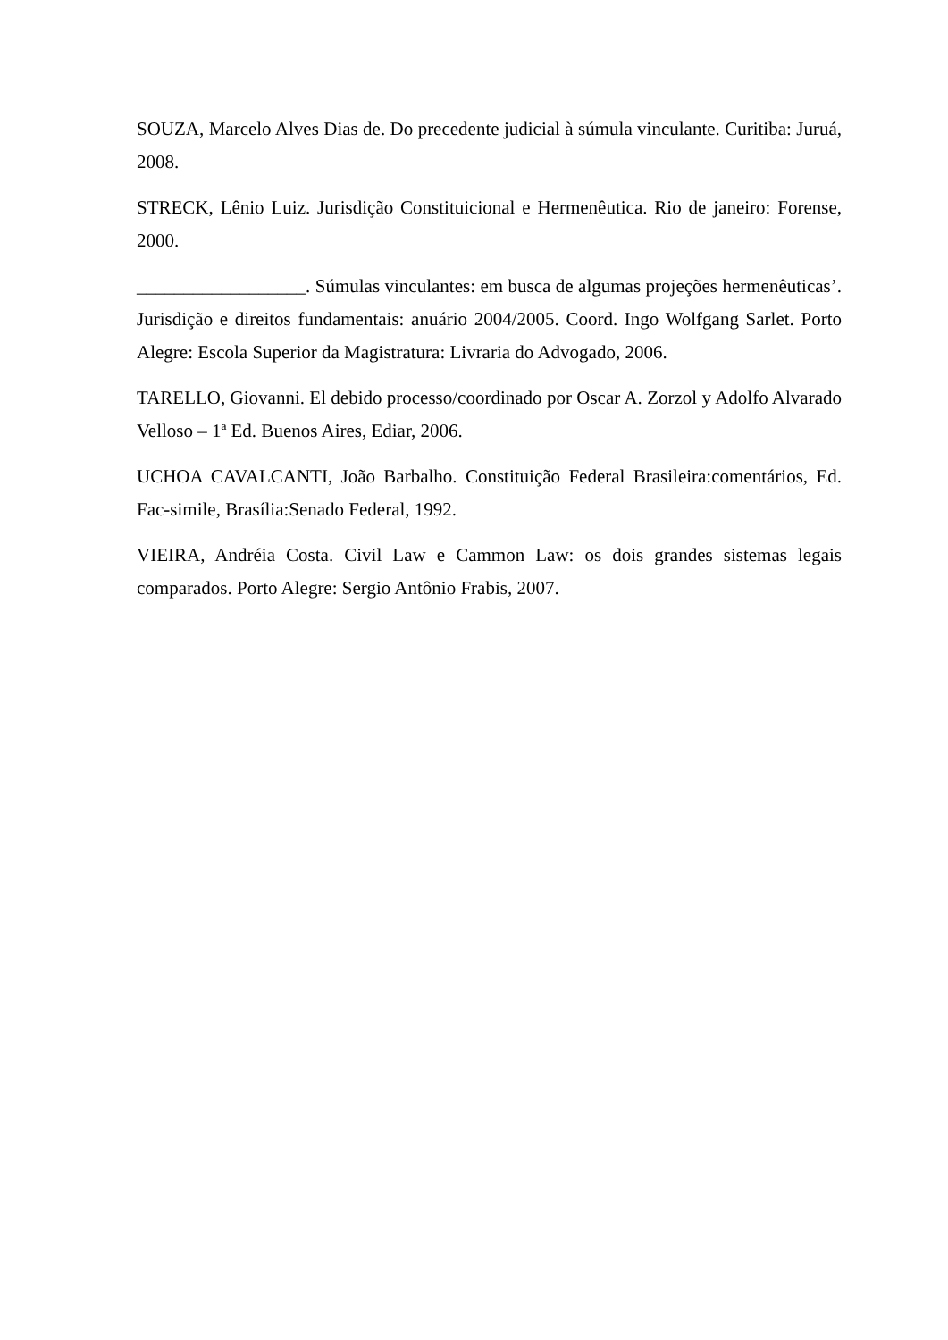SOUZA, Marcelo Alves Dias de. Do precedente judicial à súmula vinculante. Curitiba: Juruá, 2008.
STRECK, Lênio Luiz. Jurisdição Constituicional e Hermenêutica. Rio de janeiro: Forense, 2000.
__________________. Súmulas vinculantes: em busca de algumas projeções hermenêuticas’. Jurisdição e direitos fundamentais: anuário 2004/2005. Coord. Ingo Wolfgang Sarlet. Porto Alegre: Escola Superior da Magistratura: Livraria do Advogado, 2006.
TARELLO, Giovanni. El debido processo/coordinado por Oscar A. Zorzol y Adolfo Alvarado Velloso – 1ª Ed. Buenos Aires, Ediar, 2006.
UCHOA CAVALCANTI, João Barbalho. Constituição Federal Brasileira:comentários, Ed. Fac-simile, Brasília:Senado Federal, 1992.
VIEIRA, Andréia Costa. Civil Law e Cammon Law: os dois grandes sistemas legais comparados. Porto Alegre: Sergio Antônio Frabis, 2007.